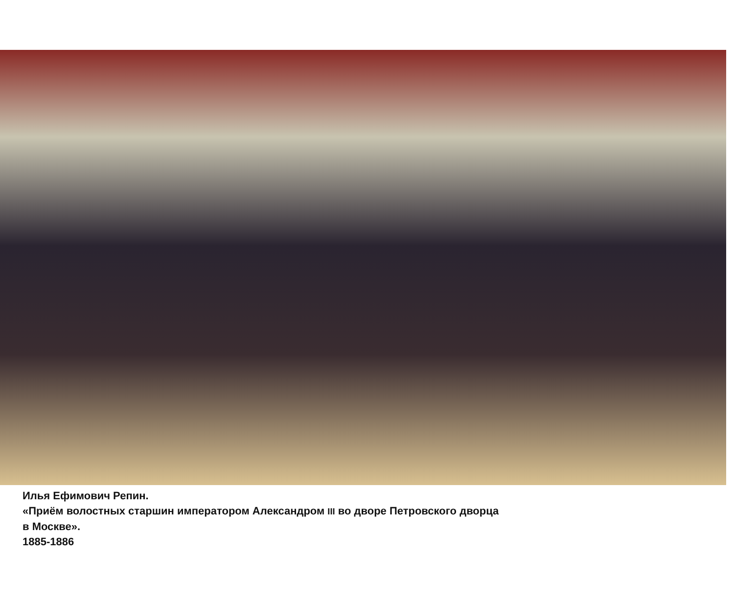Илья Ефимович Репин.
«Приём волостных старшин императором Александром III во дворе Петровского дворца
в Москве».
1885-1886